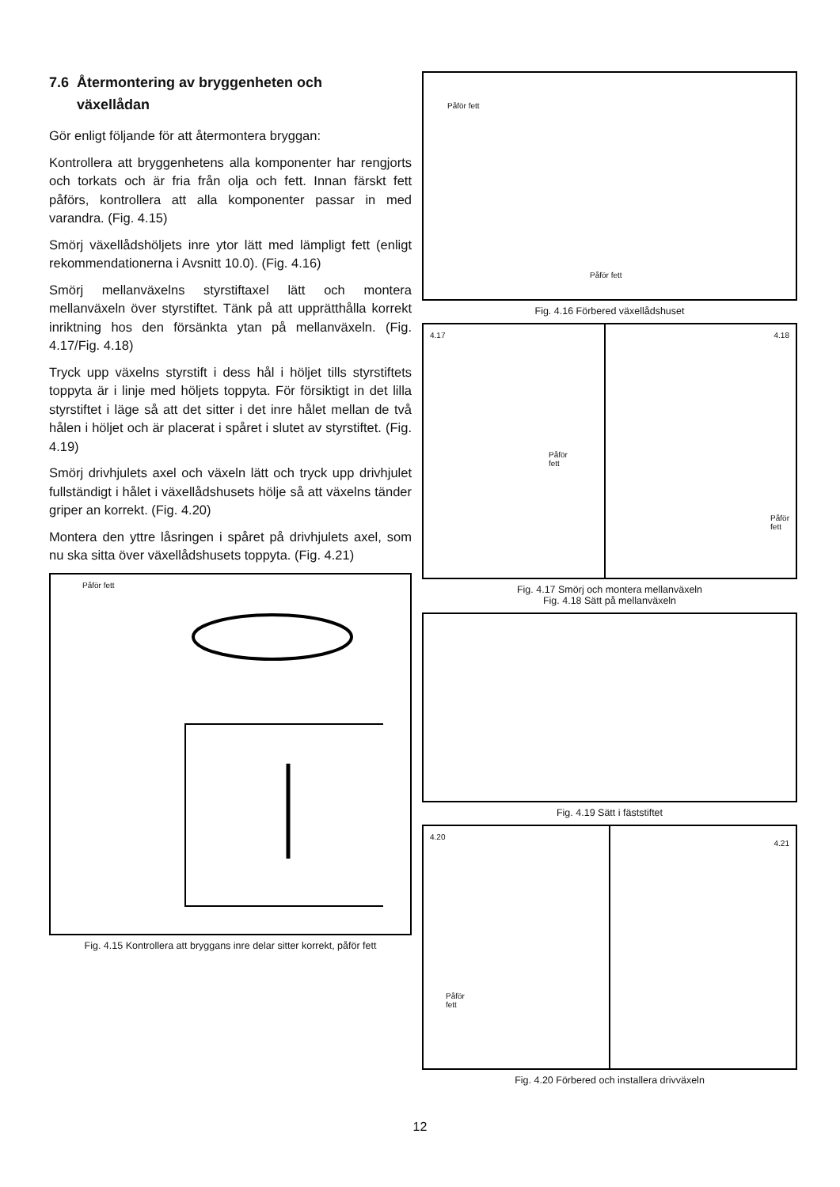7.6 Återmontering av bryggenheten och
växellådan
Gör enligt följande för att återmontera bryggan:
Kontrollera att bryggenhetens alla komponenter har rengjorts och torkats och är fria från olja och fett. Innan färskt fett påförs, kontrollera att alla komponenter passar in med varandra. (Fig. 4.15)
Smörj växellådshöljets inre ytor lätt med lämpligt fett (enligt rekommendationerna i Avsnitt 10.0). (Fig. 4.16)
Smörj mellanväxelns styrstiftaxel lätt och montera mellanväxeln över styrstiftet. Tänk på att upprätthålla korrekt inriktning hos den försänkta ytan på mellanväxeln. (Fig. 4.17/Fig. 4.18)
Tryck upp växelns styrstift i dess hål i höljet tills styrstiftets toppyta är i linje med höljets toppyta. För försiktigt in det lilla styrstiftet i läge så att det sitter i det inre hålet mellan de två hålen i höljet och är placerat i spåret i slutet av styrstiftet. (Fig. 4.19)
Smörj drivhjulets axel och växeln lätt och tryck upp drivhjulet fullständigt i hålet i växellådshusets hölje så att växelns tänder griper an korrekt. (Fig. 4.20)
Montera den yttre låsringen i spåret på drivhjulets axel, som nu ska sitta över växellådshusets toppyta. (Fig. 4.21)
Påför fett
Fig. 4.15 Kontrollera att bryggans inre delar sitter korrekt, påför fett
Påför fett
Påför fett
Fig. 4.16 Förbered växellådshuset
4.17
Påför
fett
4.18
Påför fett
Fig. 4.17 Smörj och montera mellanväxeln
Fig. 4.18 Sätt på mellanväxeln
Fig. 4.19 Sätt i fäststiftet
4.20
Påför
fett
4.21
Fig. 4.20 Förbered och installera drivväxeln
12